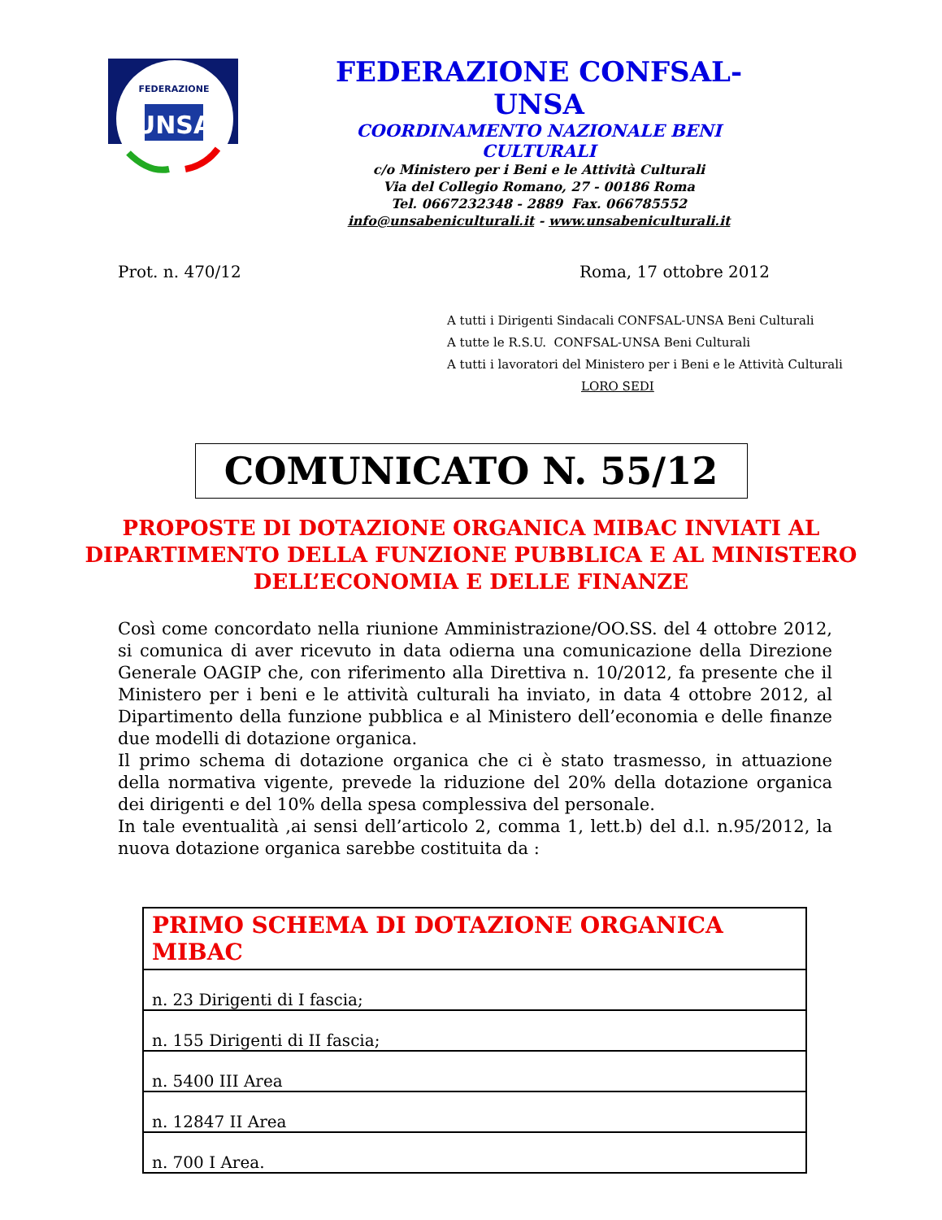UNSA
FEDERAZIONE
FEDERAZIONE CONFSAL-UNSA
COORDINAMENTO NAZIONALE BENI CULTURALI
c/o Ministero per i Beni e le Attività Culturali
Via del Collegio Romano, 27 - 00186 Roma
Tel. 0667232348 - 2889 Fax. 066785552
info@unsabeniculturali.it - www.unsabeniculturali.it
Prot. n. 470/12 Roma, 17 ottobre 2012
A tutti i Dirigenti Sindacali CONFSAL-UNSA Beni Culturali
A tutte le R.S.U. CONFSAL-UNSA Beni Culturali
A tutti i lavoratori del Ministero per i Beni e le Attività Culturali
LORO SEDI
COMUNICATO N. 55/12
PROPOSTE DI DOTAZIONE ORGANICA MIBAC INVIATI AL DIPARTIMENTO DELLA FUNZIONE PUBBLICA E AL MINISTERO DELL’ECONOMIA E DELLE FINANZE
Così come concordato nella riunione Amministrazione/OO.SS. del 4 ottobre 2012, si comunica di aver ricevuto in data odierna una comunicazione della Direzione Generale OAGIP che, con riferimento alla Direttiva n. 10/2012, fa presente che il Ministero per i beni e le attività culturali ha inviato, in data 4 ottobre 2012, al Dipartimento della funzione pubblica e al Ministero dell’economia e delle finanze due modelli di dotazione organica.
Il primo schema di dotazione organica che ci è stato trasmesso, in attuazione della normativa vigente, prevede la riduzione del 20% della dotazione organica dei dirigenti e del 10% della spesa complessiva del personale.
In tale eventualità ,ai sensi dell’articolo 2, comma 1, lett.b) del d.l. n.95/2012, la nuova dotazione organica sarebbe costituita da :
| PRIMO SCHEMA DI DOTAZIONE ORGANICA MIBAC |
| --- |
| n. 23 Dirigenti di I fascia; |
| n. 155 Dirigenti di II fascia; |
| n. 5400 III Area |
| n. 12847 II Area |
| n. 700 I Area. |